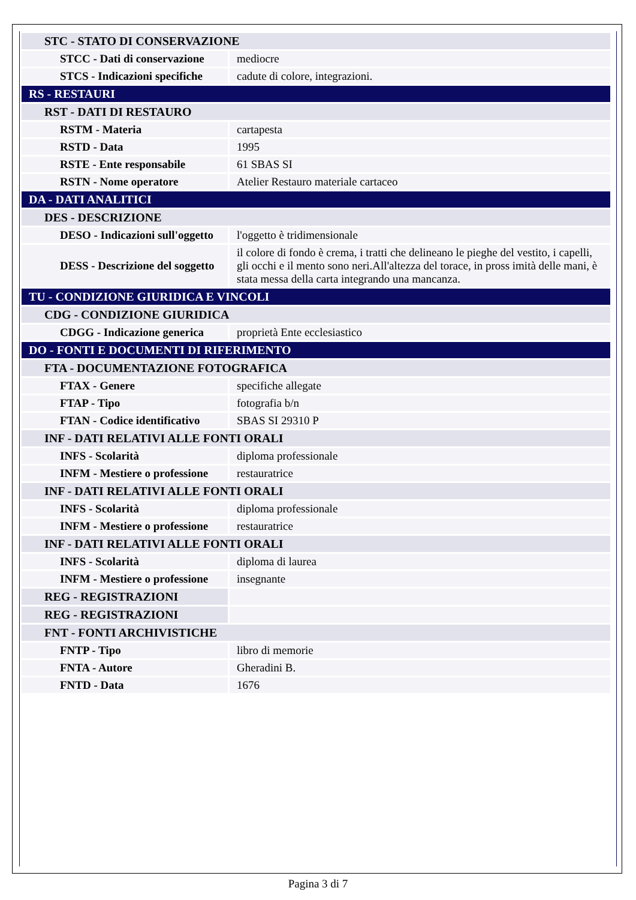| STC - STATO DI CONSERVAZIONE | |
| STCC - Dati di conservazione | mediocre |
| STCS - Indicazioni specifiche | cadute di colore, integrazioni. |
| RS - RESTAURI | |
| RST - DATI DI RESTAURO | |
| RSTM - Materia | cartapesta |
| RSTD - Data | 1995 |
| RSTE - Ente responsabile | 61 SBAS SI |
| RSTN - Nome operatore | Atelier Restauro materiale cartaceo |
| DA - DATI ANALITICI | |
| DES - DESCRIZIONE | |
| DESO - Indicazioni sull'oggetto | l'oggetto è tridimensionale |
| DESS - Descrizione del soggetto | il colore di fondo è crema, i tratti che delineano le pieghe del vestito, i capelli, gli occhi e il mento sono neri.All'altezza del torace, in pross imità delle mani, è stata messa della carta integrando una mancanza. |
| TU - CONDIZIONE GIURIDICA E VINCOLI | |
| CDG - CONDIZIONE GIURIDICA | |
| CDGG - Indicazione generica | proprietà Ente ecclesiastico |
| DO - FONTI E DOCUMENTI DI RIFERIMENTO | |
| FTA - DOCUMENTAZIONE FOTOGRAFICA | |
| FTAX - Genere | specifiche allegate |
| FTAP - Tipo | fotografia b/n |
| FTAN - Codice identificativo | SBAS SI 29310 P |
| INF - DATI RELATIVI ALLE FONTI ORALI | |
| INFS - Scolarità | diploma professionale |
| INFM - Mestiere o professione | restauratrice |
| INF - DATI RELATIVI ALLE FONTI ORALI | |
| INFS - Scolarità | diploma professionale |
| INFM - Mestiere o professione | restauratrice |
| INF - DATI RELATIVI ALLE FONTI ORALI | |
| INFS - Scolarità | diploma di laurea |
| INFM - Mestiere o professione | insegnante |
| REG - REGISTRAZIONI | |
| REG - REGISTRAZIONI | |
| FNT - FONTI ARCHIVISTICHE | |
| FNTP - Tipo | libro di memorie |
| FNTA - Autore | Gheradini B. |
| FNTD - Data | 1676 |
Pagina 3 di 7